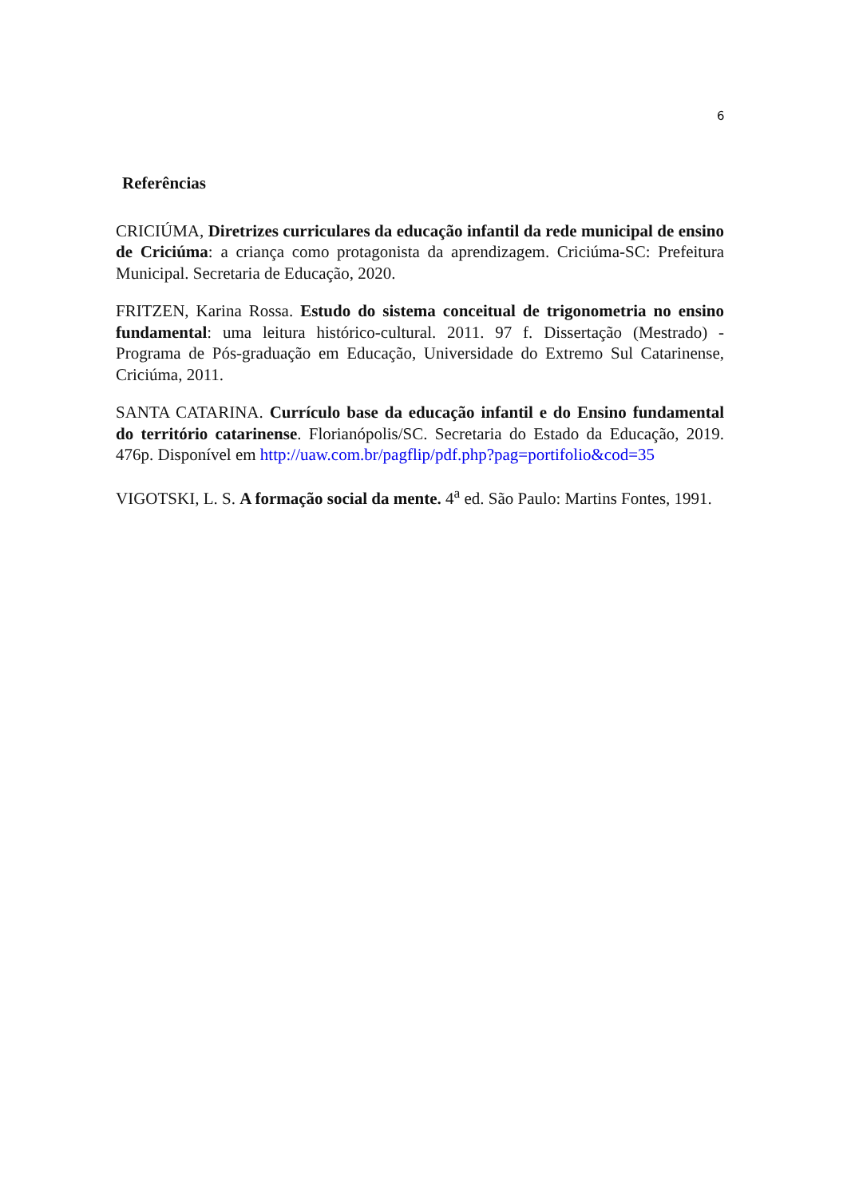6
Referências
CRICIÚMA, Diretrizes curriculares da educação infantil da rede municipal de ensino de Criciúma: a criança como protagonista da aprendizagem. Criciúma-SC: Prefeitura Municipal. Secretaria de Educação, 2020.
FRITZEN, Karina Rossa. Estudo do sistema conceitual de trigonometria no ensino fundamental: uma leitura histórico-cultural. 2011. 97 f. Dissertação (Mestrado) - Programa de Pós-graduação em Educação, Universidade do Extremo Sul Catarinense, Criciúma, 2011.
SANTA CATARINA. Currículo base da educação infantil e do Ensino fundamental do território catarinense. Florianópolis/SC. Secretaria do Estado da Educação, 2019. 476p. Disponível em http://uaw.com.br/pagflip/pdf.php?pag=portifolio&cod=35
VIGOTSKI, L. S. A formação social da mente. 4<sup>a</sup> ed. São Paulo: Martins Fontes, 1991.